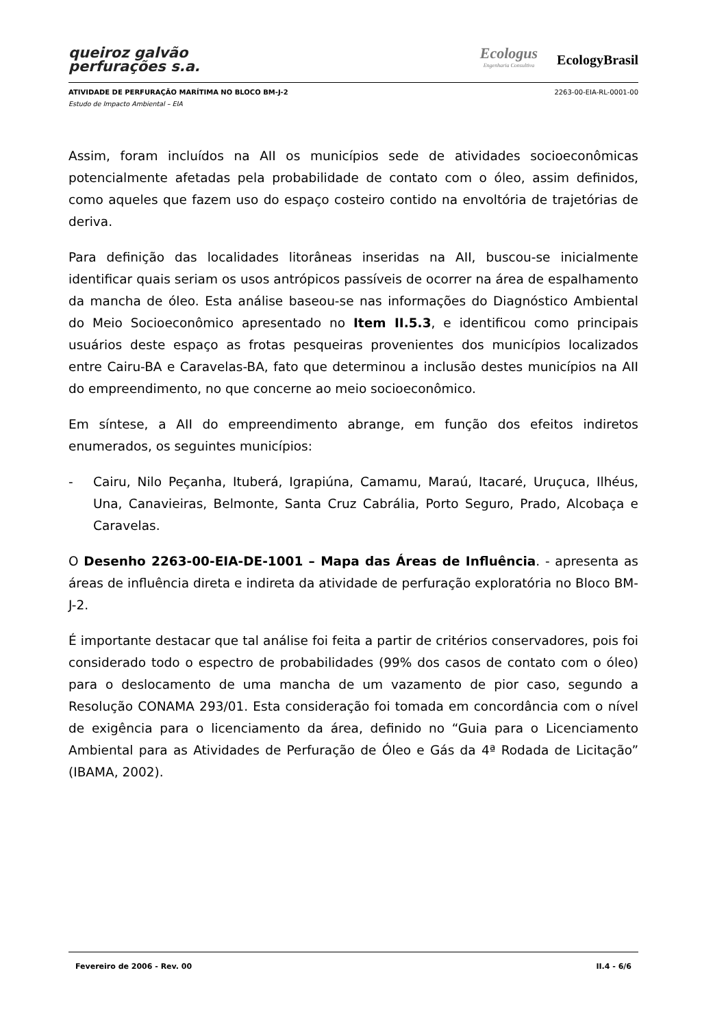queiroz galvão
perfurações s.a.
Ecologus
Engenharia Consultiva
EcologyBrasil
ATIVIDADE DE PERFURAÇÃO MARÍTIMA NO BLOCO BM-J-2 2263-00-EIA-RL-0001-00
Estudo de Impacto Ambiental – EIA
Assim, foram incluídos na AII os municípios sede de atividades socioeconômicas potencialmente afetadas pela probabilidade de contato com o óleo, assim definidos, como aqueles que fazem uso do espaço costeiro contido na envoltória de trajetórias de deriva.
Para definição das localidades litorâneas inseridas na AII, buscou-se inicialmente identificar quais seriam os usos antrópicos passíveis de ocorrer na área de espalhamento da mancha de óleo. Esta análise baseou-se nas informações do Diagnóstico Ambiental do Meio Socioeconômico apresentado no Item II.5.3, e identificou como principais usuários deste espaço as frotas pesqueiras provenientes dos municípios localizados entre Cairu-BA e Caravelas-BA, fato que determinou a inclusão destes municípios na AII do empreendimento, no que concerne ao meio socioeconômico.
Em síntese, a AII do empreendimento abrange, em função dos efeitos indiretos enumerados, os seguintes municípios:
- Cairu, Nilo Peçanha, Ituberá, Igrapiúna, Camamu, Maraú, Itacaré, Uruçuca, Ilhéus, Una, Canavieiras, Belmonte, Santa Cruz Cabrália, Porto Seguro, Prado, Alcobaça e Caravelas.
O Desenho 2263-00-EIA-DE-1001 – Mapa das Áreas de Influência. - apresenta as áreas de influência direta e indireta da atividade de perfuração exploratória no Bloco BM-J-2.
É importante destacar que tal análise foi feita a partir de critérios conservadores, pois foi considerado todo o espectro de probabilidades (99% dos casos de contato com o óleo) para o deslocamento de uma mancha de um vazamento de pior caso, segundo a Resolução CONAMA 293/01. Esta consideração foi tomada em concordância com o nível de exigência para o licenciamento da área, definido no “Guia para o Licenciamento Ambiental para as Atividades de Perfuração de Óleo e Gás da 4ª Rodada de Licitação” (IBAMA, 2002).
Fevereiro de 2006 - Rev. 00 II.4 - 6/6